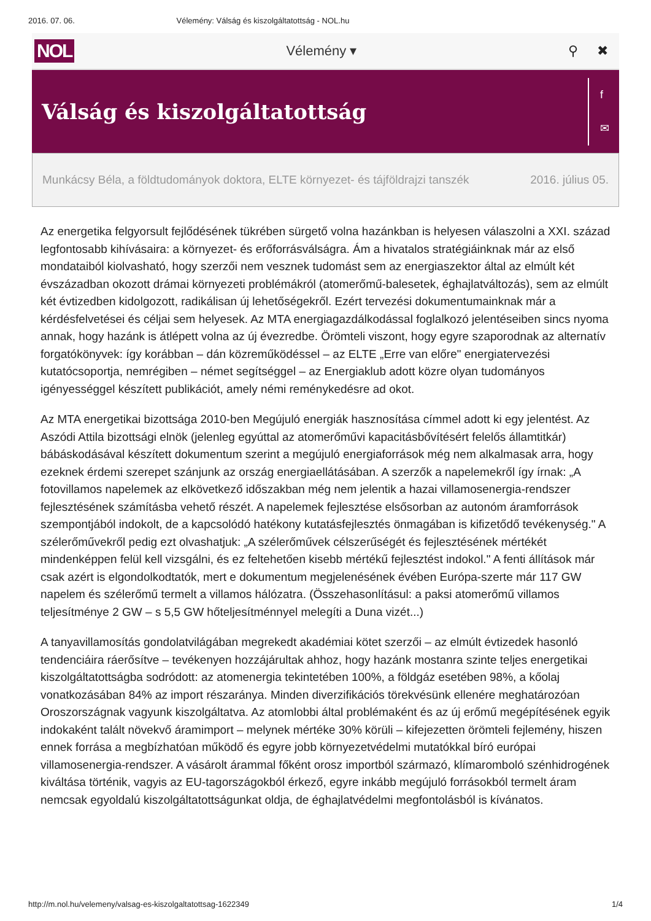2016. 07. 06. Vélemény: Válság és kiszolgáltatottság - NOL.hu
NOL Vélemény ▾ ⚲ ✖
Válság és kiszolgáltatottság
f
✉
Munkácsy Béla, a földtudományok doktora, ELTE környezet- és tájföldrajzi tanszék 2016. július 05.
Az energetika felgyorsult fejlődésének tükrében sürgető volna hazánkban is helyesen válaszolni a XXI. század legfontosabb kihívásaira: a környezet- és erőforrásválságra. Ám a hivatalos stratégiáinknak már az első mondataiból kiolvasható, hogy szerzői nem vesznek tudomást sem az energiaszektor által az elmúlt két évszázadban okozott drámai környezeti problémákról (atomerőmű-balesetek, éghajlatváltozás), sem az elmúlt két évtizedben kidolgozott, radikálisan új lehetőségekről. Ezért tervezési dokumentumainknak már a kérdésfelvetései és céljai sem helyesek. Az MTA energiagazdálkodással foglalkozó jelentéseiben sincs nyoma annak, hogy hazánk is átlépett volna az új évezredbe. Örömteli viszont, hogy egyre szaporodnak az alternatív forgatókönyvek: így korábban – dán közreműködéssel – az ELTE „Erre van előre" energiatervezési kutatócsoportja, nemrégiben – német segítséggel – az Energiaklub adott közre olyan tudományos igényességgel készített publikációt, amely némi reménykedésre ad okot.
Az MTA energetikai bizottsága 2010-ben Megújuló energiák hasznosítása címmel adott ki egy jelentést. Az Aszódi Attila bizottsági elnök (jelenleg egyúttal az atomerőművi kapacitásbővítésért felelős államtitkár) bábáskodásával készített dokumentum szerint a megújuló energiaforrások még nem alkalmasak arra, hogy ezeknek érdemi szerepet szánjunk az ország energiaellátásában. A szerzők a napelemekről így írnak: „A fotovillamos napelemek az elkövetkező időszakban még nem jelentik a hazai villamosenergia-rendszer fejlesztésének számításba vehető részét. A napelemek fejlesztése elsősorban az autonóm áramforrások szempontjából indokolt, de a kapcsolódó hatékony kutatásfejlesztés önmagában is kifizetődő tevékenység." A szélerőművekről pedig ezt olvashatjuk: „A szélerőművek célszerűségét és fejlesztésének mértékét mindenképpen felül kell vizsgálni, és ez feltehetően kisebb mértékű fejlesztést indokol." A fenti állítások már csak azért is elgondolkodtatók, mert e dokumentum megjelenésének évében Európa-szerte már 117 GW napelem és szélerőmű termelt a villamos hálózatra. (Összehasonlításul: a paksi atomerőmű villamos teljesítménye 2 GW – s 5,5 GW hőteljesítménnyel melegíti a Duna vizét...)
A tanyavillamosítás gondolatvilágában megrekedt akadémiai kötet szerzői – az elmúlt évtizedek hasonló tendenciáira ráerősítve – tevékenyen hozzájárultak ahhoz, hogy hazánk mostanra szinte teljes energetikai kiszolgáltatottságba sodródott: az atomenergia tekintetében 100%, a földgáz esetében 98%, a kőolaj vonatkozásában 84% az import részaránya. Minden diverzifikációs törekvésünk ellenére meghatározóan Oroszországnak vagyunk kiszolgáltatva. Az atomlobbi által problémaként és az új erőmű megépítésének egyik indokaként talált növekvő áramimport – melynek mértéke 30% körüli – kifejezetten örömteli fejlemény, hiszen ennek forrása a megbízhatóan működő és egyre jobb környezetvédelmi mutatókkal bíró európai villamosenergia-rendszer. A vásárolt árammal főként orosz importból származó, klímaromboló szénhidrogének kiváltása történik, vagyis az EU-tagországokból érkező, egyre inkább megújuló forrásokból termelt áram nemcsak egyoldalú kiszolgáltatottságunkat oldja, de éghajlatvédelmi megfontolásból is kívánatos.
http://m.nol.hu/velemeny/valsag-es-kiszolgaltatottsag-1622349 1/4